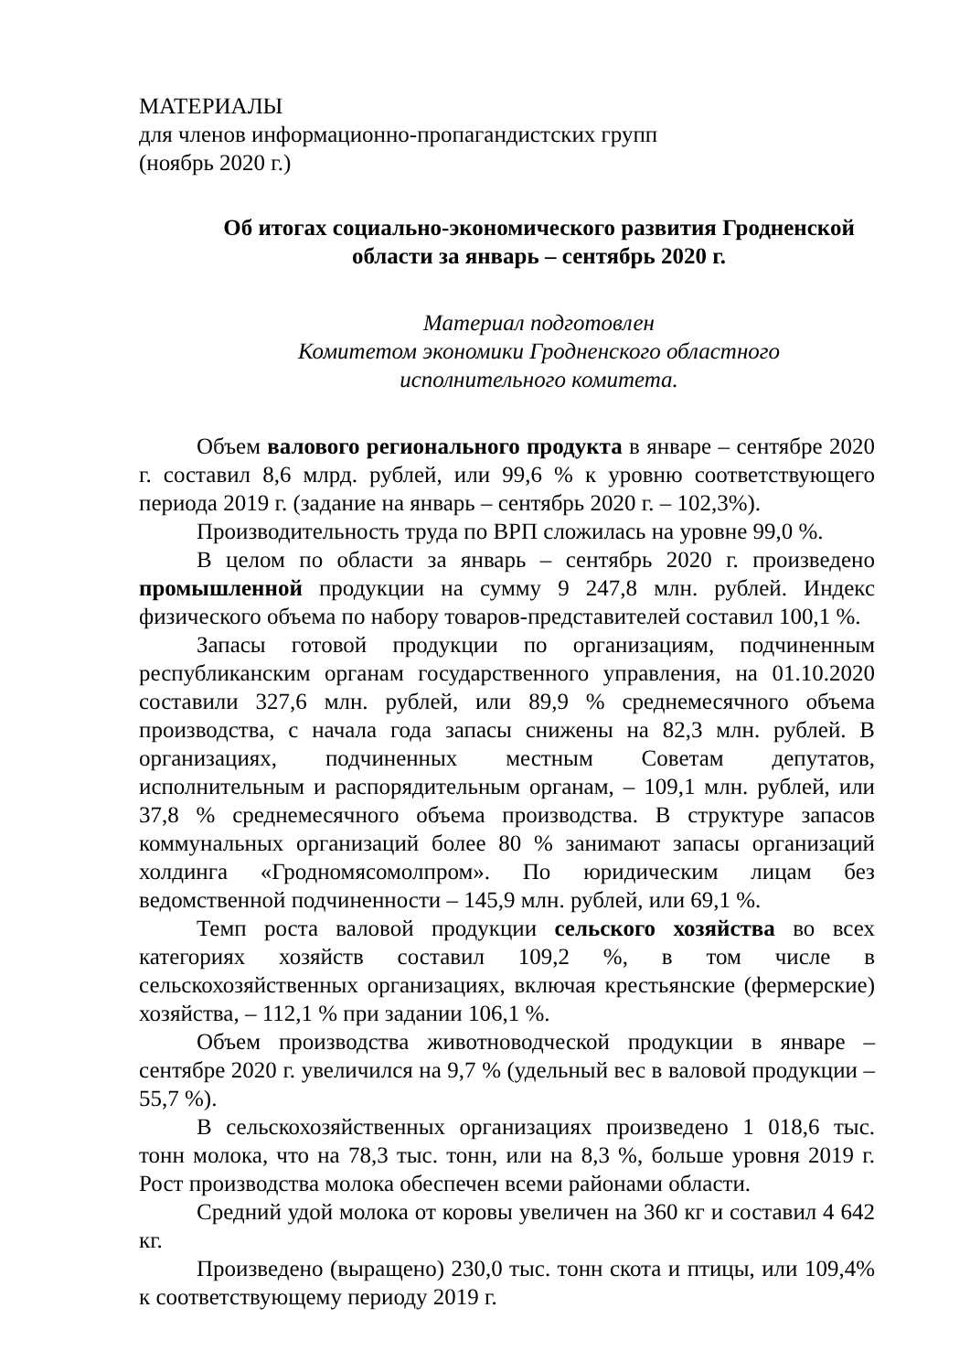МАТЕРИАЛЫ
для членов информационно-пропагандистских групп
(ноябрь 2020 г.)
Об итогах социально-экономического развития Гродненской области за январь – сентябрь 2020 г.
Материал подготовлен
Комитетом экономики Гродненского областного
исполнительного комитета.
Объем валового регионального продукта в январе – сентябре 2020 г. составил 8,6 млрд. рублей, или 99,6 % к уровню соответствующего периода 2019 г. (задание на январь – сентябрь 2020 г. – 102,3%).
Производительность труда по ВРП сложилась на уровне 99,0 %.
В целом по области за январь – сентябрь 2020 г. произведено промышленной продукции на сумму 9 247,8 млн. рублей. Индекс физического объема по набору товаров-представителей составил 100,1 %.
Запасы готовой продукции по организациям, подчиненным республиканским органам государственного управления, на 01.10.2020 составили 327,6 млн. рублей, или 89,9 % среднемесячного объема производства, с начала года запасы снижены на 82,3 млн. рублей. В организациях, подчиненных местным Советам депутатов, исполнительным и распорядительным органам, – 109,1 млн. рублей, или 37,8 % среднемесячного объема производства. В структуре запасов коммунальных организаций более 80 % занимают запасы организаций холдинга «Гродномясомолпром». По юридическим лицам без ведомственной подчиненности – 145,9 млн. рублей, или 69,1 %.
Темп роста валовой продукции сельского хозяйства во всех категориях хозяйств составил 109,2 %, в том числе в сельскохозяйственных организациях, включая крестьянские (фермерские) хозяйства, – 112,1 % при задании 106,1 %.
Объем производства животноводческой продукции в январе – сентябре 2020 г. увеличился на 9,7 % (удельный вес в валовой продукции – 55,7 %).
В сельскохозяйственных организациях произведено 1 018,6 тыс. тонн молока, что на 78,3 тыс. тонн, или на 8,3 %, больше уровня 2019 г. Рост производства молока обеспечен всеми районами области.
Средний удой молока от коровы увеличен на 360 кг и составил 4 642 кг.
Произведено (выращено) 230,0 тыс. тонн скота и птицы, или 109,4% к соответствующему периоду 2019 г.